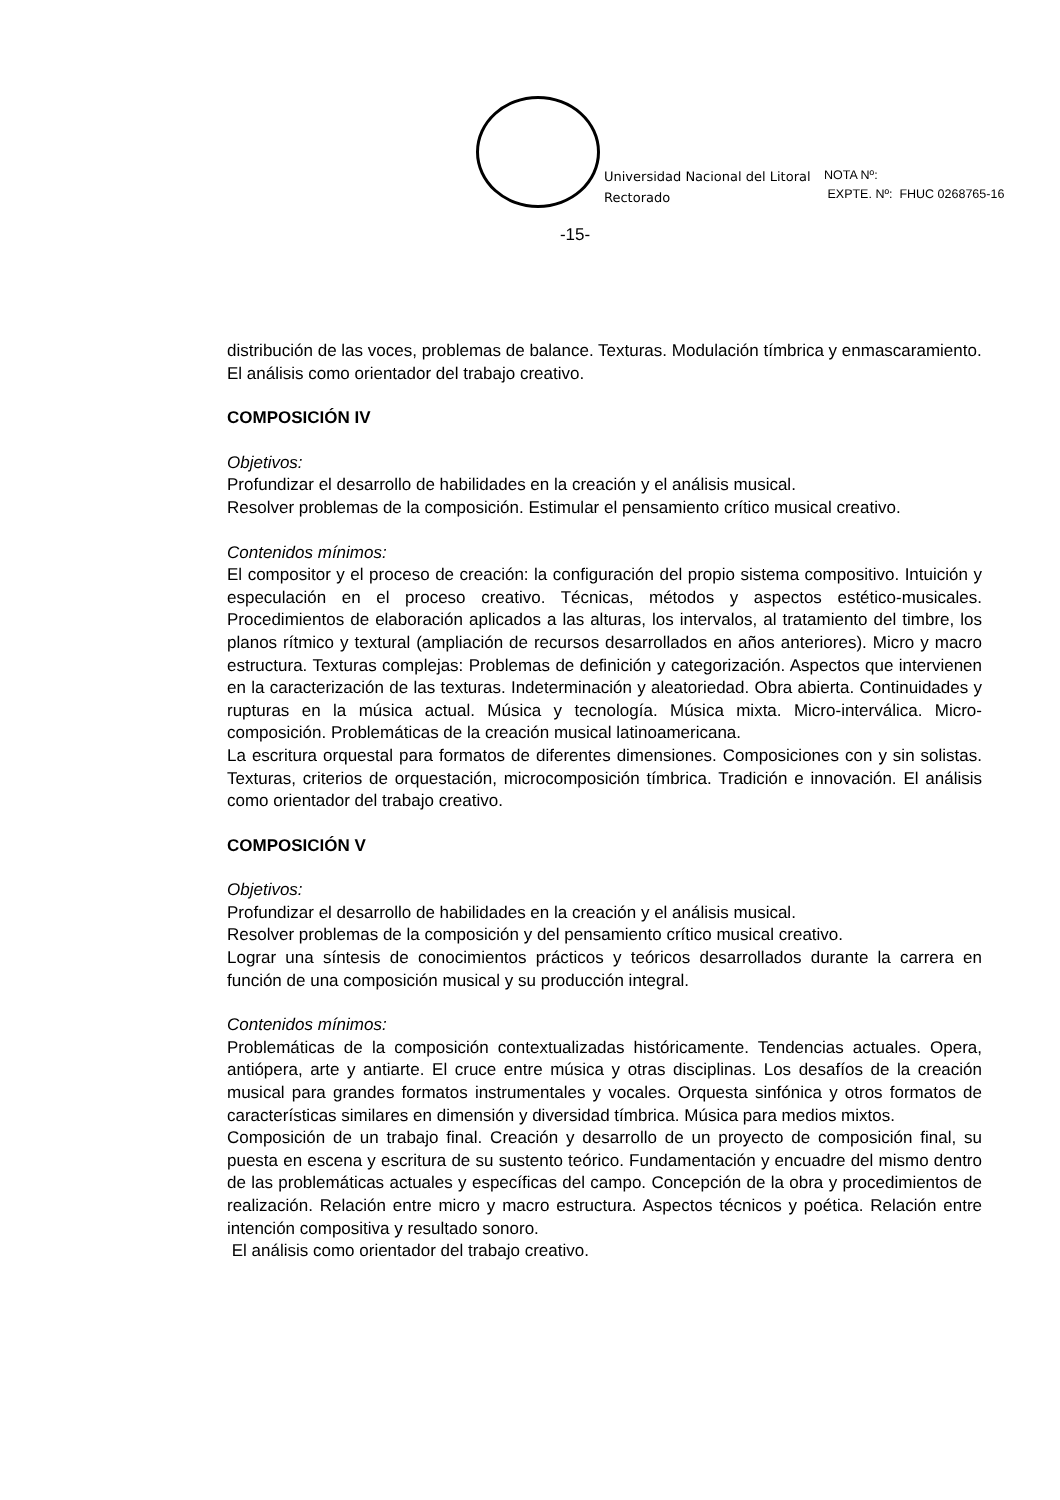Universidad Nacional del Litoral
Rectorado
NOTA Nº:
EXPTE. Nº: FHUC 0268765-16
-15-
distribución de las voces, problemas de balance. Texturas. Modulación tímbrica y enmascaramiento.
El análisis como orientador del trabajo creativo.
COMPOSICIÓN IV
Objetivos:
Profundizar el desarrollo de habilidades en la creación y el análisis musical.
Resolver problemas de la composición. Estimular el pensamiento crítico musical creativo.
Contenidos mínimos:
El compositor y el proceso de creación: la configuración del propio sistema compositivo. Intuición y especulación en el proceso creativo. Técnicas, métodos y aspectos estético-musicales. Procedimientos de elaboración aplicados a las alturas, los intervalos, al tratamiento del timbre, los planos rítmico y textural (ampliación de recursos desarrollados en años anteriores). Micro y macro estructura. Texturas complejas: Problemas de definición y categorización. Aspectos que intervienen en la caracterización de las texturas. Indeterminación y aleatoriedad. Obra abierta. Continuidades y rupturas en la música actual. Música y tecnología. Música mixta. Micro-interválica. Micro-composición. Problemáticas de la creación musical latinoamericana.
La escritura orquestal para formatos de diferentes dimensiones. Composiciones con y sin solistas. Texturas, criterios de orquestación, microcomposición tímbrica. Tradición e innovación. El análisis como orientador del trabajo creativo.
COMPOSICIÓN V
Objetivos:
Profundizar el desarrollo de habilidades en la creación y el análisis musical.
Resolver problemas de la composición y del pensamiento crítico musical creativo.
Lograr una síntesis de conocimientos prácticos y teóricos desarrollados durante la carrera en función de una composición musical y su producción integral.
Contenidos mínimos:
Problemáticas de la composición contextualizadas históricamente. Tendencias actuales. Opera, antiópera, arte y antiarte. El cruce entre música y otras disciplinas. Los desafíos de la creación musical para grandes formatos instrumentales y vocales. Orquesta sinfónica y otros formatos de características similares en dimensión y diversidad tímbrica. Música para medios mixtos.
Composición de un trabajo final. Creación y desarrollo de un proyecto de composición final, su puesta en escena y escritura de su sustento teórico. Fundamentación y encuadre del mismo dentro de las problemáticas actuales y específicas del campo. Concepción de la obra y procedimientos de realización. Relación entre micro y macro estructura. Aspectos técnicos y poética. Relación entre intención compositiva y resultado sonoro.
El análisis como orientador del trabajo creativo.